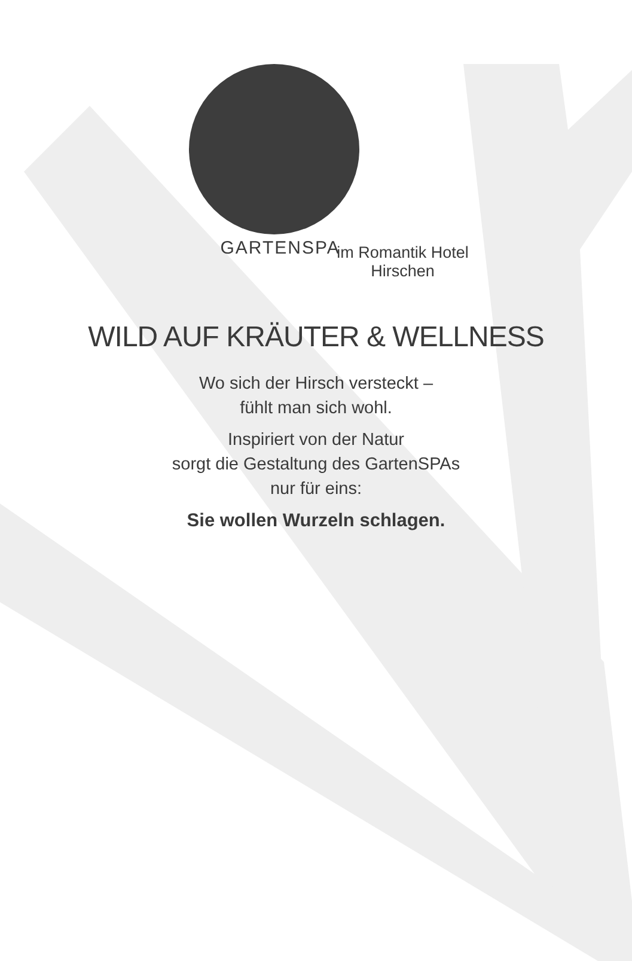GARTENSPA im Romantik Hotel Hirschen
WILD AUF KRÄUTER & WELLNESS
Wo sich der Hirsch versteckt –
fühlt man sich wohl.
Inspiriert von der Natur
sorgt die Gestaltung des GartenSPAs
nur für eins:
Sie wollen Wurzeln schlagen.